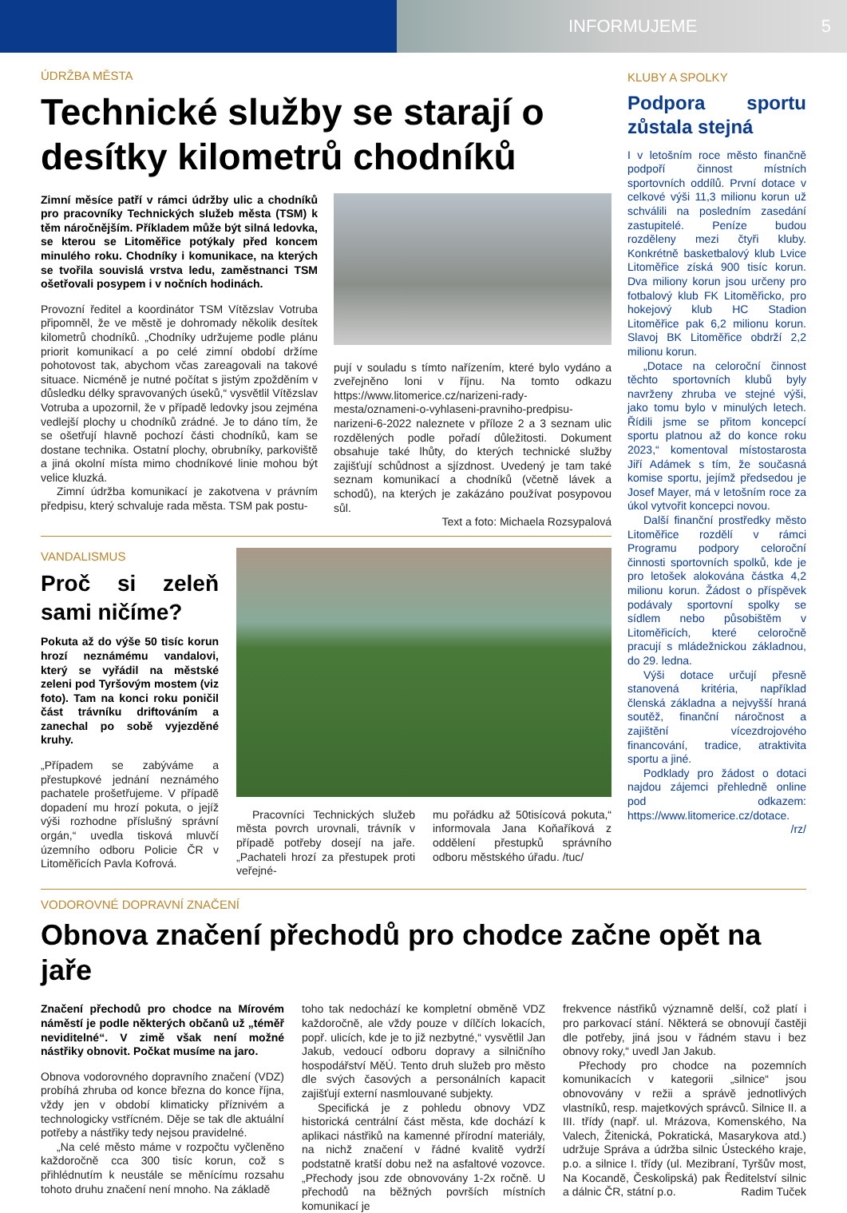INFORMUJEME 5
ÚDRŽBA MĚSTA
Technické služby se starají o desítky kilometrů chodníků
Zimní měsíce patří v rámci údržby ulic a chodníků pro pracovníky Technických služeb města (TSM) k těm náročnějším. Příkladem může být silná ledovka, se kterou se Litoměřice potýkaly před koncem minulého roku. Chodníky i komunikace, na kterých se tvořila souvislá vrstva ledu, zaměstnanci TSM ošetřovali posypem i v nočních hodinách.
Provozní ředitel a koordinátor TSM Vítězslav Votruba připomněl, že ve městě je dohromady několik desítek kilometrů chodníků. „Chodníky udržujeme podle plánu priorit komunikací a po celé zimní období držíme pohotovost tak, abychom včas zareagovali na takové situace. Nicméně je nutné počítat s jistým zpožděním v důsledku délky spravovaných úseků,“ vysvětlil Vítězslav Votruba a upozornil, že v případě ledovky jsou zejména vedlejší plochy u chodníků zrádné. Je to dáno tím, že se ošetřují hlavně pochozí části chodníků, kam se dostane technika. Ostatní plochy, obrubníky, parkoviště a jiná okolní místa mimo chodníkové linie mohou být velice kluzká.
Zimní údržba komunikací je zakotvena v právním předpisu, který schvaluje rada města. TSM pak postu-
pují v souladu s tímto nařízením, které bylo vydáno a zveřejněno loni v říjnu. Na tomto odkazu https://www.litomerice.cz/narizeni-rady-mesta/oznameni-o-vyhlaseni-pravniho-predpisu-narizeni-6-2022 naleznete v příloze 2 a 3 seznam ulic rozdělených podle pořadí důležitosti. Dokument obsahuje také lhůty, do kterých technické služby zajišťují schůdnost a sjízdnost. Uvedený je tam také seznam komunikací a chodníků (včetně lávek a schodů), na kterých je zakázáno používat posypovou sůl.
Text a foto: Michaela Rozsypalová
VANDALISMUS
Proč si zeleň sami ničíme?
Pokuta až do výše 50 tisíc korun hrozí neznámému vandalovi, který se vyřádil na městské zeleni pod Tyršovým mostem (viz foto). Tam na konci roku poničil část trávníku driftováním a zanechal po sobě vyjezděné kruhy.
„Případem se zabýváme a přestupkové jednání neznámého pachatele prošetřujeme. V případě dopadení mu hrozí pokuta, o jejíž výši rozhodne příslušný správní orgán,“ uvedla tisková mluvčí územního odboru Policie ČR v Litoměřicích Pavla Kofrová.
Pracovníci Technických služeb města povrch urovnali, trávník v případě potřeby dosejí na jaře. „Pachateli hrozí za přestupek proti veřejné-
mu pořádku až 50tisícová pokuta,“ informovala Jana Koňaříková z oddělení přestupků správního odboru městského úřadu. /tuc/
KLUBY A SPOLKY
Podpora sportu zůstala stejná
I v letošním roce město finančně podpoří činnost místních sportovních oddílů. První dotace v celkové výši 11,3 milionu korun už schválili na posledním zasedání zastupitelé. Peníze budou rozděleny mezi čtyři kluby. Konkrétně basketbalový klub Lvice Litoměřice získá 900 tisíc korun. Dva miliony korun jsou určeny pro fotbalový klub FK Litoměřicko, pro hokejový klub HC Stadion Litoměřice pak 6,2 milionu korun. Slavoj BK Litoměřice obdrží 2,2 milionu korun.
„Dotace na celoroční činnost těchto sportovních klubů byly navrženy zhruba ve stejné výši, jako tomu bylo v minulých letech. Řídili jsme se přitom koncepcí sportu platnou až do konce roku 2023,“ komentoval místostarosta Jiří Adámek s tím, že současná komise sportu, jejímž předsedou je Josef Mayer, má v letošním roce za úkol vytvořit koncepci novou.
Další finanční prostředky město Litoměřice rozdělí v rámci Programu podpory celoroční činnosti sportovních spolků, kde je pro letošek alokována částka 4,2 milionu korun. Žádost o příspěvek podávaly sportovní spolky se sídlem nebo působištěm v Litoměřicích, které celoročně pracují s mládežnickou základnou, do 29. ledna.
Výši dotace určují přesně stanovená kritéria, například členská základna a nejvyšší hraná soutěž, finanční náročnost a zajištění vícezdrojového financování, tradice, atraktivita sportu a jiné.
Podklady pro žádost o dotaci najdou zájemci přehledně online pod odkazem: https://www.litomerice.cz/dotace.
/rz/
VODOROVNÉ DOPRAVNÍ ZNAČENÍ
Obnova značení přechodů pro chodce začne opět na jaře
Značení přechodů pro chodce na Mírovém náměstí je podle některých občanů už „téměř neviditelné“. V zimě však není možné nástřiky obnovit. Počkat musíme na jaro.
Obnova vodorovného dopravního značení (VDZ) probíhá zhruba od konce března do konce října, vždy jen v období klimaticky příznivém a technologicky vstřícném. Děje se tak dle aktuální potřeby a nástřiky tedy nejsou pravidelné.
„Na celé město máme v rozpočtu vyčleněno každoročně cca 300 tisíc korun, což s přihlédnutím k neustále se měnícímu rozsahu tohoto druhu značení není mnoho. Na základě
toho tak nedochází ke kompletní obměně VDZ každoročně, ale vždy pouze v dílčích lokacích, popř. ulicích, kde je to již nezbytné,“ vysvětlil Jan Jakub, vedoucí odboru dopravy a silničního hospodářství MěÚ. Tento druh služeb pro město dle svých časových a personálních kapacit zajišťují externí nasmlouvané subjekty.
Specifická je z pohledu obnovy VDZ historická centrální část města, kde dochází k aplikaci nástřiků na kamenné přírodní materiály, na nichž značení v řádné kvalitě vydrží podstatně kratší dobu než na asfaltové vozovce. „Přechody jsou zde obnovovány 1-2x ročně. U přechodů na běžných površích místních komunikací je
frekvence nástřiků významně delší, což platí i pro parkovací stání. Některá se obnovují častěji dle potřeby, jiná jsou v řádném stavu i bez obnovy roky,“ uvedl Jan Jakub.
Přechody pro chodce na pozemních komunikacích v kategorii „silnice“ jsou obnovovány v režii a správě jednotlivých vlastníků, resp. majetkových správců. Silnice II. a III. třídy (např. ul. Mrázova, Komenského, Na Valech, Žitenická, Pokratická, Masarykova atd.) udržuje Správa a údržba silnic Ústeckého kraje, p.o. a silnice I. třídy (ul. Mezibraní, Tyršův most, Na Kocandě, Českolipská) pak Ředitelství silnic a dálnic ČR, státní p.o. Radim Tuček